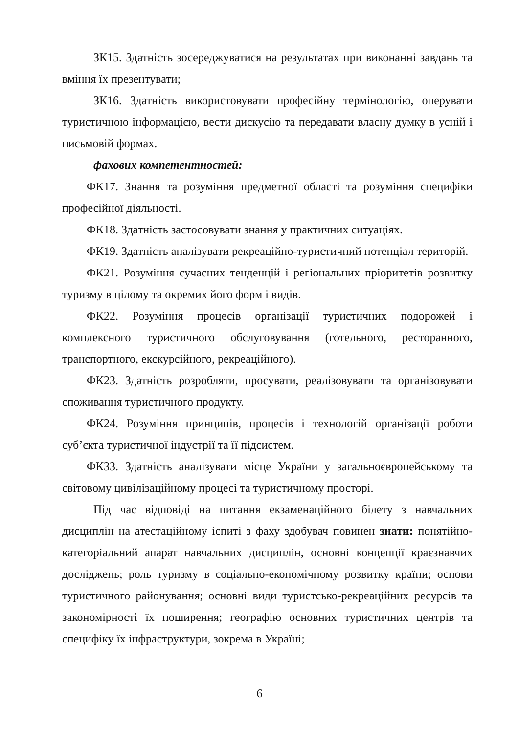ЗК15. Здатність зосереджуватися на результатах при виконанні завдань та вміння їх презентувати;
ЗК16. Здатність використовувати професійну термінологію, оперувати туристичною інформацією, вести дискусію та передавати власну думку в усній і письмовій формах.
фахових компетентностей:
ФК17. Знання та розуміння предметної області та розуміння специфіки професійної діяльності.
ФК18. Здатність застосовувати знання у практичних ситуаціях.
ФК19. Здатність аналізувати рекреаційно-туристичний потенціал територій.
ФК21. Розуміння сучасних тенденцій і регіональних пріоритетів розвитку туризму в цілому та окремих його форм і видів.
ФК22. Розуміння процесів організації туристичних подорожей і комплексного туристичного обслуговування (готельного, ресторанного, транспортного, екскурсійного, рекреаційного).
ФК23. Здатність розробляти, просувати, реалізовувати та організовувати споживання туристичного продукту.
ФК24. Розуміння принципів, процесів і технологій організації роботи суб’єкта туристичної індустрії та її підсистем.
ФК33. Здатність аналізувати місце України у загальноєвропейському та світовому цивілізаційному процесі та туристичному просторі.
Під час відповіді на питання екзаменаційного білету з навчальних дисциплін на атестаційному іспиті з фаху здобувач повинен знати: понятійно-категоріальний апарат навчальних дисциплін, основні концепції краєзнавчих досліджень; роль туризму в соціально-економічному розвитку країни; основи туристичного районування; основні види туристсько-рекреаційних ресурсів та закономірності їх поширення; географію основних туристичних центрів та специфіку їх інфраструктури, зокрема в Україні;
6